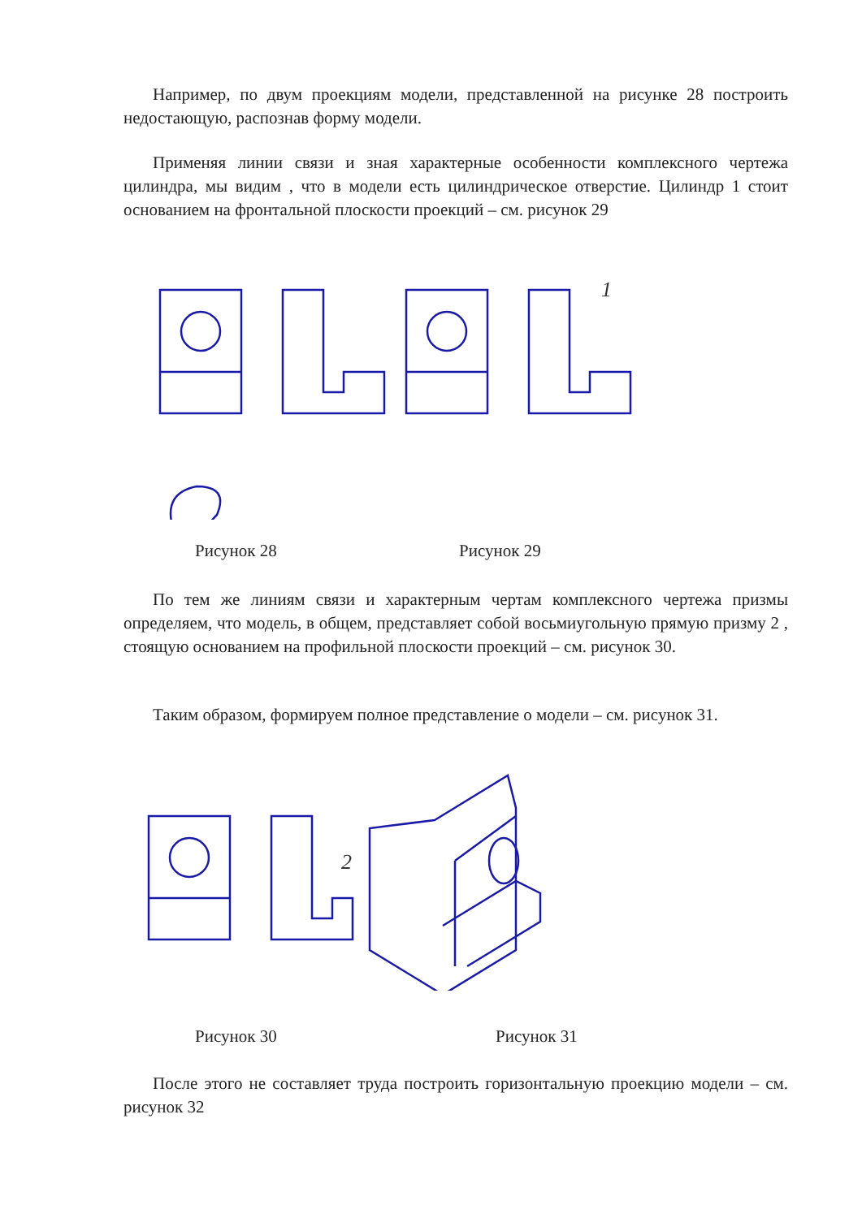Например, по двум проекциям модели, представленной на рисунке 28 построить недостающую, распознав форму модели.
Применяя линии связи и зная характерные особенности комплексного чертежа цилиндра, мы видим , что в модели есть цилиндрическое отверстие. Цилиндр 1 стоит основанием на фронтальной плоскости проекций – см. рисунок 29
1
Рисунок 28 Рисунок 29
По тем же линиям связи и характерным чертам комплексного чертежа призмы определяем, что модель, в общем, представляет собой восьмиугольную прямую призму 2 , стоящую основанием на профильной плоскости проекций – см. рисунок 30.
Таким образом, формируем полное представление о модели – см. рисунок 31.
2
Рисунок 30 Рисунок 31
После этого не составляет труда построить горизонтальную проекцию модели – см. рисунок 32